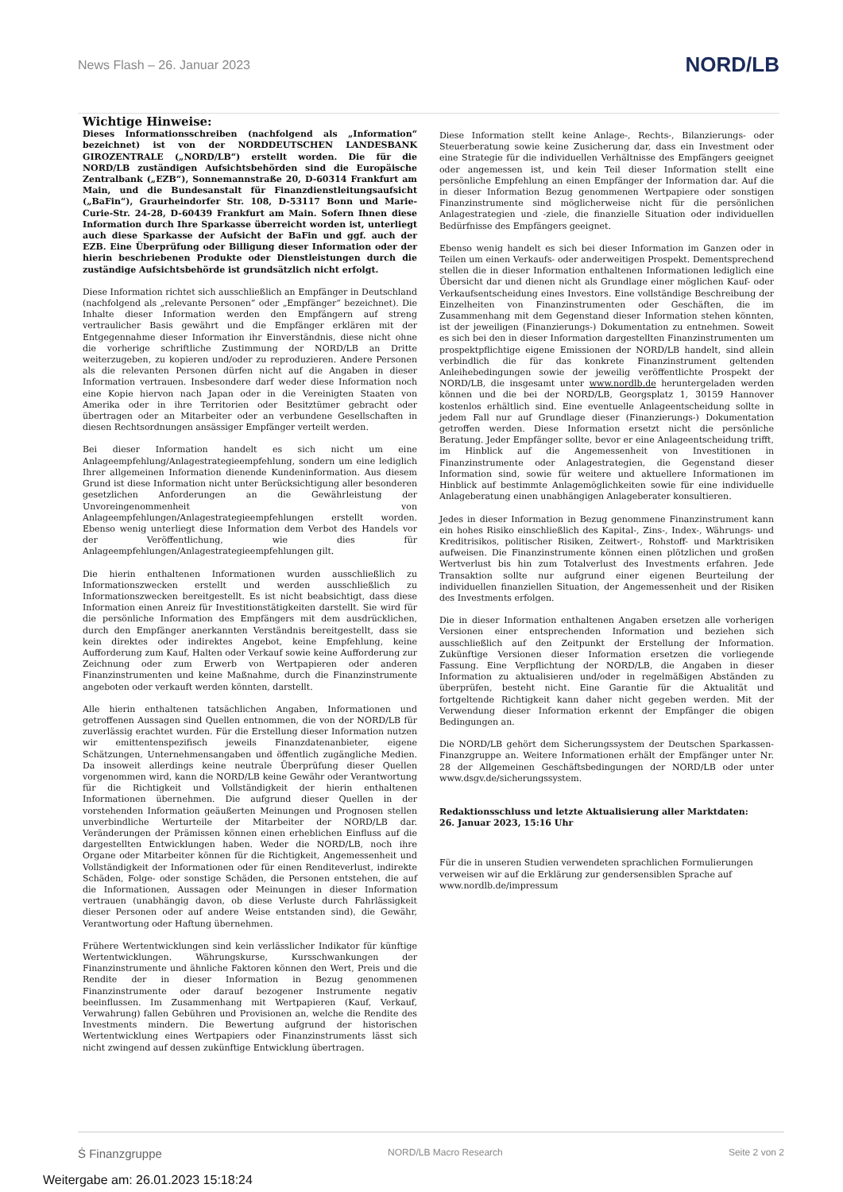News Flash – 26. Januar 2023 NORD/LB
Wichtige Hinweise:
Dieses Informationsschreiben (nachfolgend als „Information“ bezeichnet) ist von der NORDDEUTSCHEN LANDESBANK GIROZENTRALE („NORD/LB“) erstellt worden. Die für die NORD/LB zuständigen Aufsichtsbehörden sind die Europäische Zentralbank („EZB“), Sonnemannstraße 20, D-60314 Frankfurt am Main, und die Bundesanstalt für Finanzdienstleitungsaufsicht („BaFin“), Graurheindorfer Str. 108, D-53117 Bonn und Marie-Curie-Str. 24-28, D-60439 Frankfurt am Main. Sofern Ihnen diese Information durch Ihre Sparkasse überreicht worden ist, unterliegt auch diese Sparkasse der Aufsicht der BaFin und ggf. auch der EZB. Eine Überprüfung oder Billigung dieser Information oder der hierin beschriebenen Produkte oder Dienstleistungen durch die zuständige Aufsichtsbehörde ist grundsätzlich nicht erfolgt.
Diese Information richtet sich ausschließlich an Empfänger in Deutschland (nachfolgend als „relevante Personen“ oder „Empfänger“ bezeichnet). Die Inhalte dieser Information werden den Empfängern auf streng vertraulicher Basis gewährt und die Empfänger erklären mit der Entgegennahme dieser Information ihr Einverständnis, diese nicht ohne die vorherige schriftliche Zustimmung der NORD/LB an Dritte weiterzugeben, zu kopieren und/oder zu reproduzieren. Andere Personen als die relevanten Personen dürfen nicht auf die Angaben in dieser Information vertrauen. Insbesondere darf weder diese Information noch eine Kopie hiervon nach Japan oder in die Vereinigten Staaten von Amerika oder in ihre Territorien oder Besitztümer gebracht oder übertragen oder an Mitarbeiter oder an verbundene Gesellschaften in diesen Rechtsordnungen ansässiger Empfänger verteilt werden.
Bei dieser Information handelt es sich nicht um eine Anlageempfehlung/Anlagestrategieempfehlung, sondern um eine lediglich Ihrer allgemeinen Information dienende Kundeninformation. Aus diesem Grund ist diese Information nicht unter Berücksichtigung aller besonderen gesetzlichen Anforderungen an die Gewährleistung der Unvoreingenommenheit von Anlageempfehlungen/Anlagestrategieempfehlungen erstellt worden. Ebenso wenig unterliegt diese Information dem Verbot des Handels vor der Veröffentlichung, wie dies für Anlageempfehlungen/Anlagestrategieempfehlungen gilt.
Die hierin enthaltenen Informationen wurden ausschließlich zu Informationszwecken erstellt und werden ausschließlich zu Informationszwecken bereitgestellt. Es ist nicht beabsichtigt, dass diese Information einen Anreiz für Investitionstätigkeiten darstellt. Sie wird für die persönliche Information des Empfängers mit dem ausdrücklichen, durch den Empfänger anerkannten Verständnis bereitgestellt, dass sie kein direktes oder indirektes Angebot, keine Empfehlung, keine Aufforderung zum Kauf, Halten oder Verkauf sowie keine Aufforderung zur Zeichnung oder zum Erwerb von Wertpapieren oder anderen Finanzinstrumenten und keine Maßnahme, durch die Finanzinstrumente angeboten oder verkauft werden könnten, darstellt.
Alle hierin enthaltenen tatsächlichen Angaben, Informationen und getroffenen Aussagen sind Quellen entnommen, die von der NORD/LB für zuverlässig erachtet wurden. Für die Erstellung dieser Information nutzen wir emittentenspezifisch jeweils Finanzdatenanbieter, eigene Schätzungen, Unternehmensangaben und öffentlich zugängliche Medien. Da insoweit allerdings keine neutrale Überprüfung dieser Quellen vorgenommen wird, kann die NORD/LB keine Gewähr oder Verantwortung für die Richtigkeit und Vollständigkeit der hierin enthaltenen Informationen übernehmen. Die aufgrund dieser Quellen in der vorstehenden Information geäußerten Meinungen und Prognosen stellen unverbindliche Werturteile der Mitarbeiter der NORD/LB dar. Veränderungen der Prämissen können einen erheblichen Einfluss auf die dargestellten Entwicklungen haben. Weder die NORD/LB, noch ihre Organe oder Mitarbeiter können für die Richtigkeit, Angemessenheit und Vollständigkeit der Informationen oder für einen Renditeverlust, indirekte Schäden, Folge- oder sonstige Schäden, die Personen entstehen, die auf die Informationen, Aussagen oder Meinungen in dieser Information vertrauen (unabhängig davon, ob diese Verluste durch Fahrlässigkeit dieser Personen oder auf andere Weise entstanden sind), die Gewähr, Verantwortung oder Haftung übernehmen.
Frühere Wertentwicklungen sind kein verlässlicher Indikator für künftige Wertentwicklungen. Währungskurse, Kursschwankungen der Finanzinstrumente und ähnliche Faktoren können den Wert, Preis und die Rendite der in dieser Information in Bezug genommenen Finanzinstrumente oder darauf bezogener Instrumente negativ beeinflussen. Im Zusammenhang mit Wertpapieren (Kauf, Verkauf, Verwahrung) fallen Gebühren und Provisionen an, welche die Rendite des Investments mindern. Die Bewertung aufgrund der historischen Wertentwicklung eines Wertpapiers oder Finanzinstruments lässt sich nicht zwingend auf dessen zukünftige Entwicklung übertragen.
Diese Information stellt keine Anlage-, Rechts-, Bilanzierungs- oder Steuerberatung sowie keine Zusicherung dar, dass ein Investment oder eine Strategie für die individuellen Verhältnisse des Empfängers geeignet oder angemessen ist, und kein Teil dieser Information stellt eine persönliche Empfehlung an einen Empfänger der Information dar. Auf die in dieser Information Bezug genommenen Wertpapiere oder sonstigen Finanzinstrumente sind möglicherweise nicht für die persönlichen Anlagestrategien und -ziele, die finanzielle Situation oder individuellen Bedürfnisse des Empfängers geeignet.
Ebenso wenig handelt es sich bei dieser Information im Ganzen oder in Teilen um einen Verkaufs- oder anderweitigen Prospekt. Dementsprechend stellen die in dieser Information enthaltenen Informationen lediglich eine Übersicht dar und dienen nicht als Grundlage einer möglichen Kauf- oder Verkaufsentscheidung eines Investors. Eine vollständige Beschreibung der Einzelheiten von Finanzinstrumenten oder Geschäften, die im Zusammenhang mit dem Gegenstand dieser Information stehen könnten, ist der jeweiligen (Finanzierungs-) Dokumentation zu entnehmen. Soweit es sich bei den in dieser Information dargestellten Finanzinstrumenten um prospektpflichtige eigene Emissionen der NORD/LB handelt, sind allein verbindlich die für das konkrete Finanzinstrument geltenden Anleihebedingungen sowie der jeweilig veröffentlichte Prospekt der NORD/LB, die insgesamt unter www.nordlb.de heruntergeladen werden können und die bei der NORD/LB, Georgsplatz 1, 30159 Hannover kostenlos erhältlich sind. Eine eventuelle Anlageentscheidung sollte in jedem Fall nur auf Grundlage dieser (Finanzierungs-) Dokumentation getroffen werden. Diese Information ersetzt nicht die persönliche Beratung. Jeder Empfänger sollte, bevor er eine Anlageentscheidung trifft, im Hinblick auf die Angemessenheit von Investitionen in Finanzinstrumente oder Anlagestrategien, die Gegenstand dieser Information sind, sowie für weitere und aktuellere Informationen im Hinblick auf bestimmte Anlagemöglichkeiten sowie für eine individuelle Anlageberatung einen unabhängigen Anlageberater konsultieren.
Jedes in dieser Information in Bezug genommene Finanzinstrument kann ein hohes Risiko einschließlich des Kapital-, Zins-, Index-, Währungs- und Kreditrisikos, politischer Risiken, Zeitwert-, Rohstoff- und Marktrisiken aufweisen. Die Finanzinstrumente können einen plötzlichen und großen Wertverlust bis hin zum Totalverlust des Investments erfahren. Jede Transaktion sollte nur aufgrund einer eigenen Beurteilung der individuellen finanziellen Situation, der Angemessenheit und der Risiken des Investments erfolgen.
Die in dieser Information enthaltenen Angaben ersetzen alle vorherigen Versionen einer entsprechenden Information und beziehen sich ausschließlich auf den Zeitpunkt der Erstellung der Information. Zukünftige Versionen dieser Information ersetzen die vorliegende Fassung. Eine Verpflichtung der NORD/LB, die Angaben in dieser Information zu aktualisieren und/oder in regelmäßigen Abständen zu überprüfen, besteht nicht. Eine Garantie für die Aktualität und fortgeltende Richtigkeit kann daher nicht gegeben werden. Mit der Verwendung dieser Information erkennt der Empfänger die obigen Bedingungen an.
Die NORD/LB gehört dem Sicherungssystem der Deutschen Sparkassen-Finanzgruppe an. Weitere Informationen erhält der Empfänger unter Nr. 28 der Allgemeinen Geschäftsbedingungen der NORD/LB oder unter www.dsgv.de/sicherungssystem.
Redaktionsschluss und letzte Aktualisierung aller Marktdaten:
26. Januar 2023, 15:16 Uhr
Für die in unseren Studien verwendeten sprachlichen Formulierungen verweisen wir auf die Erklärung zur gendersensiblen Sprache auf www.nordlb.de/impressum
Ṡ Finanzgruppe NORD/LB Macro Research Seite 2 von 2
Weitergabe am: 26.01.2023 15:18:24